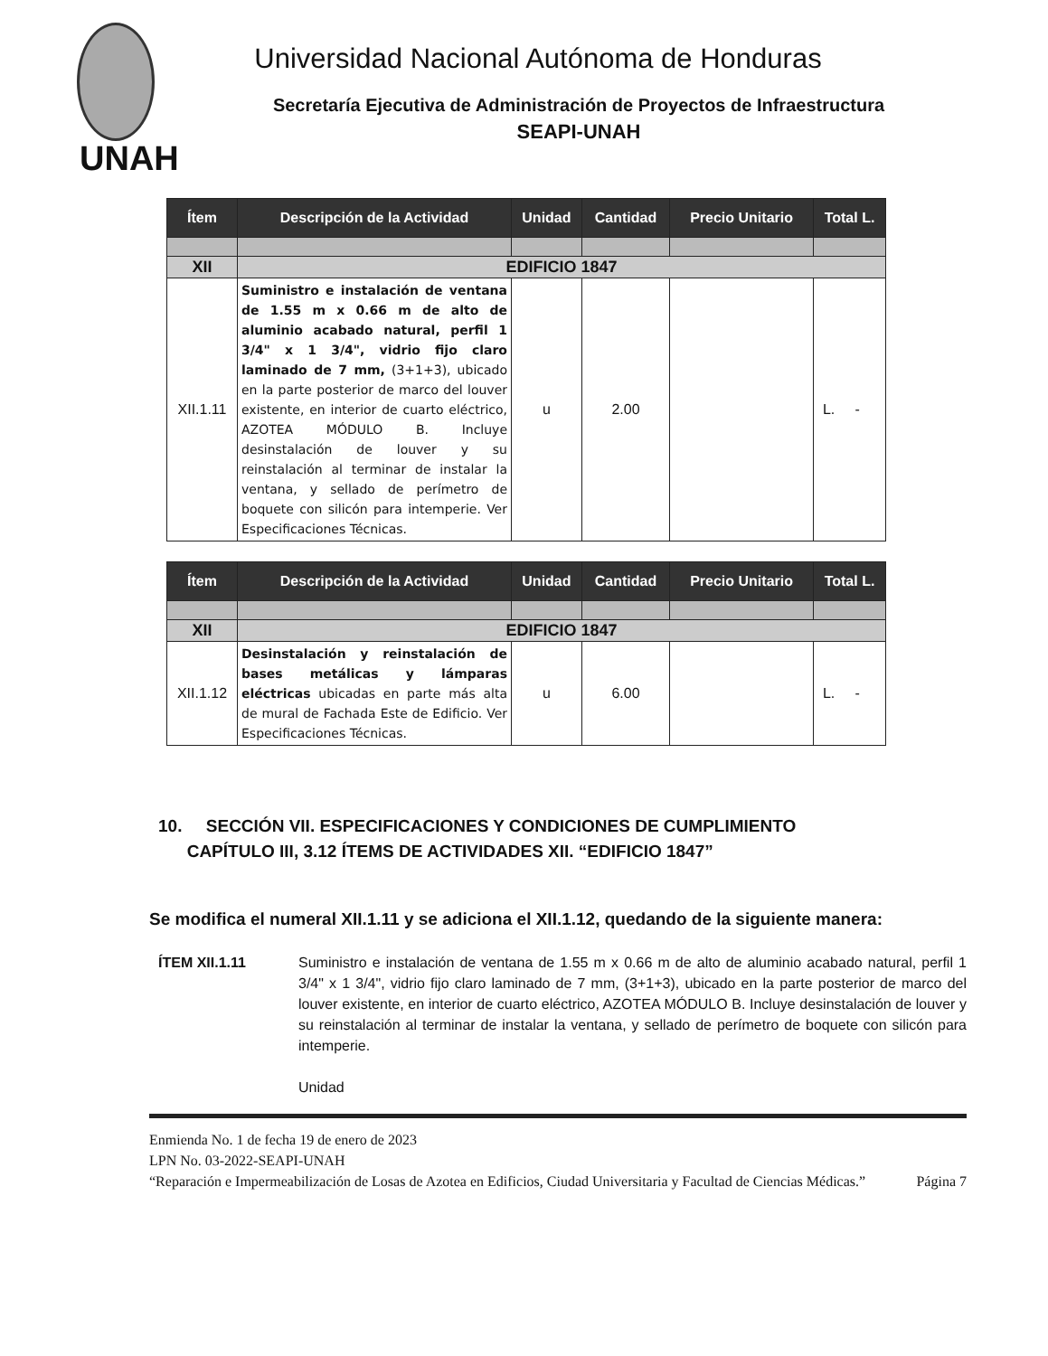Universidad Nacional Autónoma de Honduras
Secretaría Ejecutiva de Administración de Proyectos de Infraestructura
SEAPI-UNAH
UNAH
| Ítem | Descripción de la Actividad | Unidad | Cantidad | Precio Unitario | Total L. |
| --- | --- | --- | --- | --- | --- |
| XII | EDIFICIO 1847 | | | | |
| XII.1.11 | Suministro e instalación de ventana de 1.55 m x 0.66 m de alto de aluminio acabado natural, perfil 1 3/4" x 1 3/4", vidrio fijo claro laminado de 7 mm, (3+1+3), ubicado en la parte posterior de marco del louver existente, en interior de cuarto eléctrico, AZOTEA MÓDULO B. Incluye desinstalación de louver y su reinstalación al terminar de instalar la ventana, y sellado de perímetro de boquete con silicón para intemperie. Ver Especificaciones Técnicas. | u | 2.00 | | L. - |
| Ítem | Descripción de la Actividad | Unidad | Cantidad | Precio Unitario | Total L. |
| --- | --- | --- | --- | --- | --- |
| XII | EDIFICIO 1847 | | | | |
| XII.1.12 | Desinstalación y reinstalación de bases metálicas y lámparas eléctricas ubicadas en parte más alta de mural de Fachada Este de Edificio. Ver Especificaciones Técnicas. | u | 6.00 | | L. - |
10. SECCIÓN VII. ESPECIFICACIONES Y CONDICIONES DE CUMPLIMIENTO
CAPÍTULO III, 3.12 ÍTEMS DE ACTIVIDADES XII. “EDIFICIO 1847”
Se modifica el numeral XII.1.11 y se adiciona el XII.1.12, quedando de la siguiente manera:
ÍTEM XII.1.11 Suministro e instalación de ventana de 1.55 m x 0.66 m de alto de aluminio acabado natural, perfil 1 3/4" x 1 3/4", vidrio fijo claro laminado de 7 mm, (3+1+3), ubicado en la parte posterior de marco del louver existente, en interior de cuarto eléctrico, AZOTEA MÓDULO B. Incluye desinstalación de louver y su reinstalación al terminar de instalar la ventana, y sellado de perímetro de boquete con silicón para intemperie.
Unidad
Enmienda No. 1 de fecha 19 de enero de 2023
LPN No. 03-2022-SEAPI-UNAH
“Reparación e Impermeabilización de Losas de Azotea en Edificios, Ciudad Universitaria y Facultad de Ciencias Médicas.” Página 7